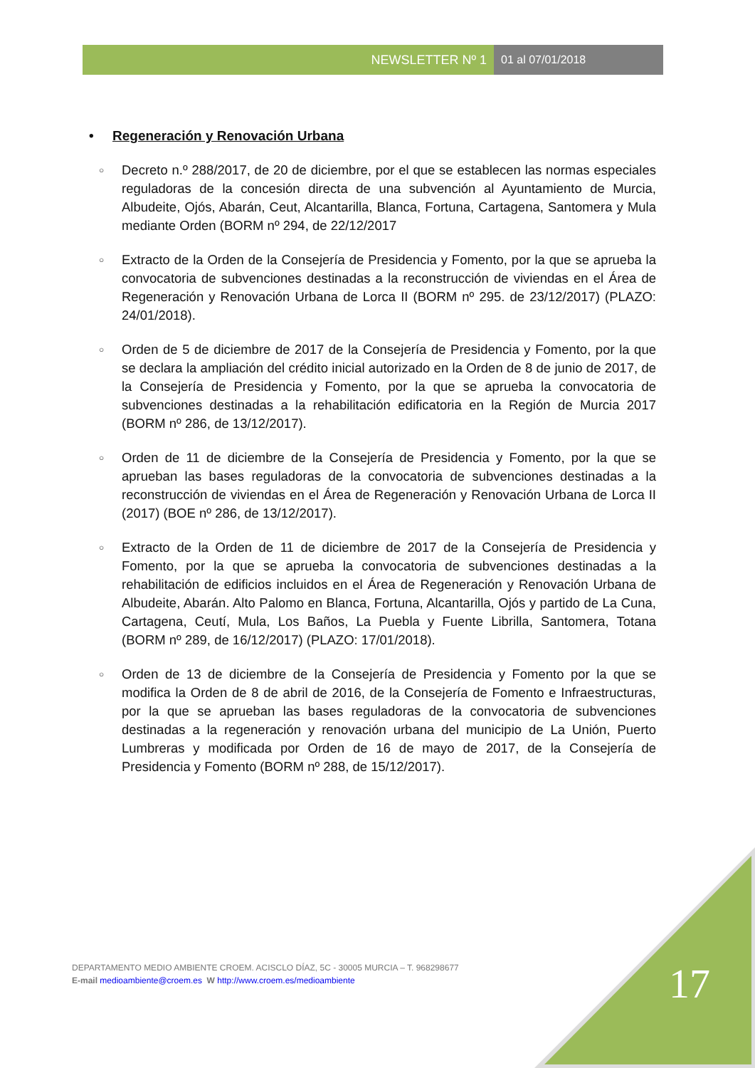NEWSLETTER Nº 1 01 al 07/01/2018
• Regeneración y Renovación Urbana
○ Decreto n.º 288/2017, de 20 de diciembre, por el que se establecen las normas especiales reguladoras de la concesión directa de una subvención al Ayuntamiento de Murcia, Albudeite, Ojós, Abarán, Ceut, Alcantarilla, Blanca, Fortuna, Cartagena, Santomera y Mula mediante Orden (BORM nº 294, de 22/12/2017
○ Extracto de la Orden de la Consejería de Presidencia y Fomento, por la que se aprueba la convocatoria de subvenciones destinadas a la reconstrucción de viviendas en el Área de Regeneración y Renovación Urbana de Lorca II (BORM nº 295. de 23/12/2017) (PLAZO: 24/01/2018).
○ Orden de 5 de diciembre de 2017 de la Consejería de Presidencia y Fomento, por la que se declara la ampliación del crédito inicial autorizado en la Orden de 8 de junio de 2017, de la Consejería de Presidencia y Fomento, por la que se aprueba la convocatoria de subvenciones destinadas a la rehabilitación edificatoria en la Región de Murcia 2017 (BORM nº 286, de 13/12/2017).
○ Orden de 11 de diciembre de la Consejería de Presidencia y Fomento, por la que se aprueban las bases reguladoras de la convocatoria de subvenciones destinadas a la reconstrucción de viviendas en el Área de Regeneración y Renovación Urbana de Lorca II (2017) (BOE nº 286, de 13/12/2017).
○ Extracto de la Orden de 11 de diciembre de 2017 de la Consejería de Presidencia y Fomento, por la que se aprueba la convocatoria de subvenciones destinadas a la rehabilitación de edificios incluidos en el Área de Regeneración y Renovación Urbana de Albudeite, Abarán. Alto Palomo en Blanca, Fortuna, Alcantarilla, Ojós y partido de La Cuna, Cartagena, Ceutí, Mula, Los Baños, La Puebla y Fuente Librilla, Santomera, Totana (BORM nº 289, de 16/12/2017) (PLAZO: 17/01/2018).
○ Orden de 13 de diciembre de la Consejería de Presidencia y Fomento por la que se modifica la Orden de 8 de abril de 2016, de la Consejería de Fomento e Infraestructuras, por la que se aprueban las bases reguladoras de la convocatoria de subvenciones destinadas a la regeneración y renovación urbana del municipio de La Unión, Puerto Lumbreras y modificada por Orden de 16 de mayo de 2017, de la Consejería de Presidencia y Fomento (BORM nº 288, de 15/12/2017).
DEPARTAMENTO MEDIO AMBIENTE CROEM. ACISCLO DÍAZ, 5C - 30005 MURCIA – T. 968298677
E-mail medioambiente@croem.es W http://www.croem.es/medioambiente
17